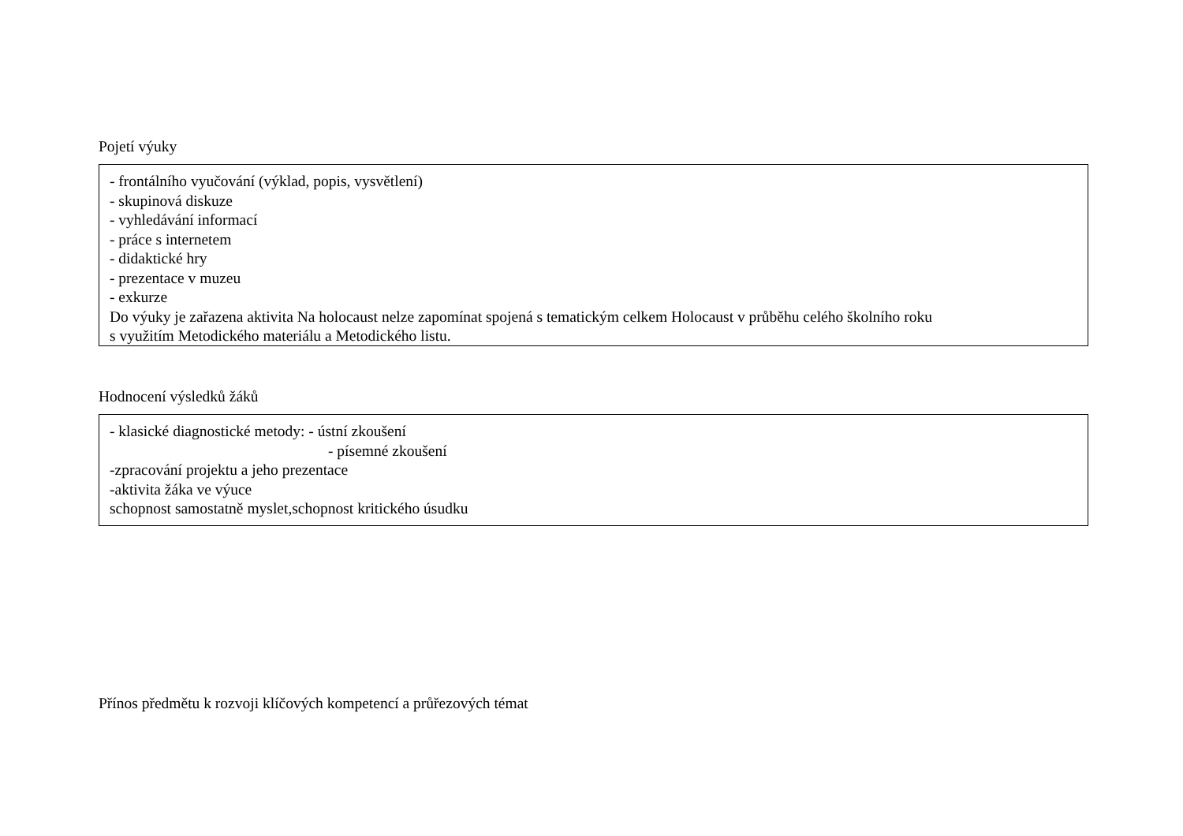Pojetí výuky
- frontálního vyučování (výklad, popis, vysvětlení)
- skupinová diskuze
- vyhledávání informací
- práce s internetem
- didaktické hry
- prezentace v muzeu
- exkurze
Do výuky je zařazena aktivita Na holocaust nelze zapomínat spojená s tematickým celkem Holocaust v průběhu celého školního roku
s využitím Metodického materiálu a Metodického listu.
Hodnocení výsledků žáků
- klasické diagnostické metody: - ústní zkoušení
- písemné zkoušení
-zpracování projektu a jeho prezentace
-aktivita žáka ve výuce
schopnost samostatně myslet,schopnost kritického úsudku
Přínos předmětu k rozvoji klíčových kompetencí a průřezových témat